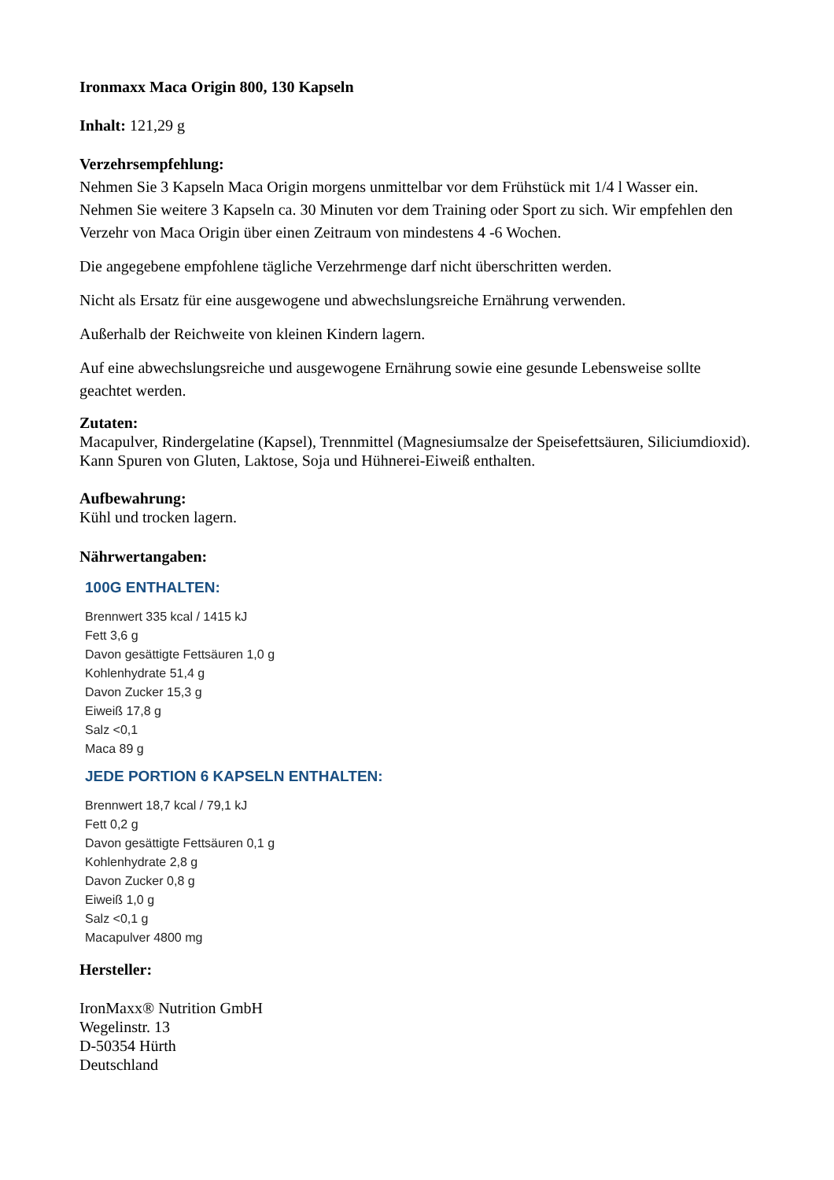Ironmaxx Maca Origin 800, 130 Kapseln
Inhalt: 121,29 g
Verzehrsempfehlung:
Nehmen Sie 3 Kapseln Maca Origin morgens unmittelbar vor dem Frühstück mit 1/4 l Wasser ein. Nehmen Sie weitere 3 Kapseln ca. 30 Minuten vor dem Training oder Sport zu sich. Wir empfehlen den Verzehr von Maca Origin über einen Zeitraum von mindestens 4 -6 Wochen.
Die angegebene empfohlene tägliche Verzehrmenge darf nicht überschritten werden.
Nicht als Ersatz für eine ausgewogene und abwechslungsreiche Ernährung verwenden.
Außerhalb der Reichweite von kleinen Kindern lagern.
Auf eine abwechslungsreiche und ausgewogene Ernährung sowie eine gesunde Lebensweise sollte geachtet werden.
Zutaten:
Macapulver, Rindergelatine (Kapsel), Trennmittel (Magnesiumsalze der Speisefettsäuren, Siliciumdioxid). Kann Spuren von Gluten, Laktose, Soja und Hühnerei-Eiweiß enthalten.
Aufbewahrung:
Kühl und trocken lagern.
Nährwertangaben:
100G ENTHALTEN:
Brennwert 335 kcal / 1415 kJ
Fett 3,6 g
Davon gesättigte Fettsäuren 1,0 g
Kohlenhydrate 51,4 g
Davon Zucker 15,3 g
Eiweiß 17,8 g
Salz <0,1
Maca 89 g
JEDE PORTION 6 KAPSELN ENTHALTEN:
Brennwert 18,7 kcal / 79,1 kJ
Fett 0,2 g
Davon gesättigte Fettsäuren 0,1 g
Kohlenhydrate 2,8 g
Davon Zucker 0,8 g
Eiweiß 1,0 g
Salz <0,1 g
Macapulver 4800 mg
Hersteller:
IronMaxx® Nutrition GmbH
Wegelinstr. 13
D-50354 Hürth
Deutschland